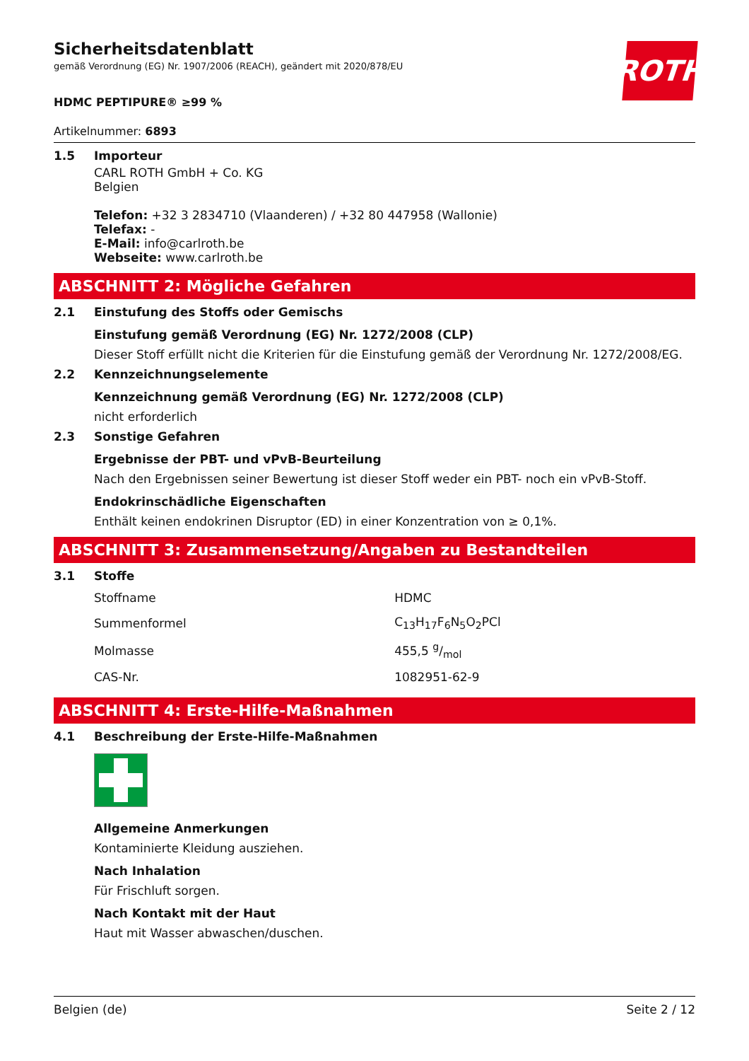ROTH
Sicherheitsdatenblatt
gemäß Verordnung (EG) Nr. 1907/2006 (REACH), geändert mit 2020/878/EU
HDMC PEPTIPURE® ≥99 %
Artikelnummer: 6893
1.5 Importeur
CARL ROTH GmbH + Co. KG
Belgien
Telefon: +32 3 2834710 (Vlaanderen) / +32 80 447958 (Wallonie)
Telefax: -
E-Mail: info@carlroth.be
Webseite: www.carlroth.be
ABSCHNITT 2: Mögliche Gefahren
2.1 Einstufung des Stoffs oder Gemischs
Einstufung gemäß Verordnung (EG) Nr. 1272/2008 (CLP)
Dieser Stoff erfüllt nicht die Kriterien für die Einstufung gemäß der Verordnung Nr. 1272/2008/EG.
2.2 Kennzeichnungselemente
Kennzeichnung gemäß Verordnung (EG) Nr. 1272/2008 (CLP)
nicht erforderlich
2.3 Sonstige Gefahren
Ergebnisse der PBT- und vPvB-Beurteilung
Nach den Ergebnissen seiner Bewertung ist dieser Stoff weder ein PBT- noch ein vPvB-Stoff.
Endokrinschädliche Eigenschaften
Enthält keinen endokrinen Disruptor (ED) in einer Konzentration von ≥ 0,1%.
ABSCHNITT 3: Zusammensetzung/Angaben zu Bestandteilen
3.1 Stoffe
| Stoffname | HDMC |
| Summenformel | C<sub>13</sub>H<sub>17</sub>F<sub>6</sub>N<sub>5</sub>O<sub>2</sub>PCl |
| Molmasse | 455,5 g/mol |
| CAS-Nr. | 1082951-62-9 |
ABSCHNITT 4: Erste-Hilfe-Maßnahmen
4.1 Beschreibung der Erste-Hilfe-Maßnahmen
Allgemeine Anmerkungen
Kontaminierte Kleidung ausziehen.
Nach Inhalation
Für Frischluft sorgen.
Nach Kontakt mit der Haut
Haut mit Wasser abwaschen/duschen.
Belgien (de) Seite 2 / 12